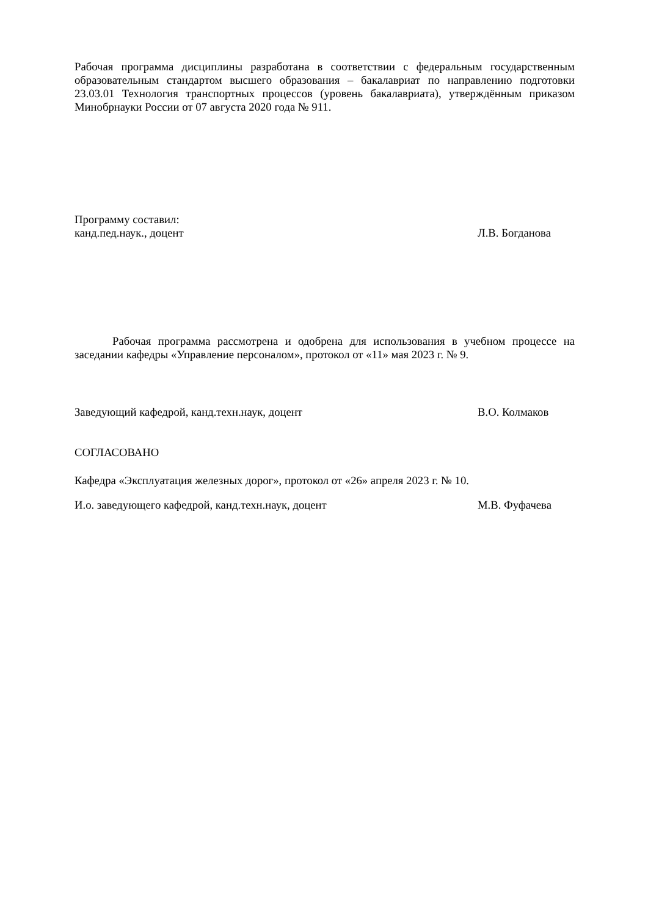Рабочая программа дисциплины разработана в соответствии с федеральным государственным образовательным стандартом высшего образования – бакалавриат по направлению подготовки 23.03.01 Технология транспортных процессов (уровень бакалавриата), утверждённым приказом Минобрнауки России от 07 августа 2020 года № 911.
Программу составил:
канд.пед.наук., доцент Л.В. Богданова
Рабочая программа рассмотрена и одобрена для использования в учебном процессе на заседании кафедры «Управление персоналом», протокол от «11» мая 2023 г. № 9.
Заведующий кафедрой, канд.техн.наук, доцент В.О. Колмаков
СОГЛАСОВАНО
Кафедра «Эксплуатация железных дорог», протокол от «26» апреля 2023 г. № 10.
И.о. заведующего кафедрой, канд.техн.наук, доцент М.В. Фуфачева